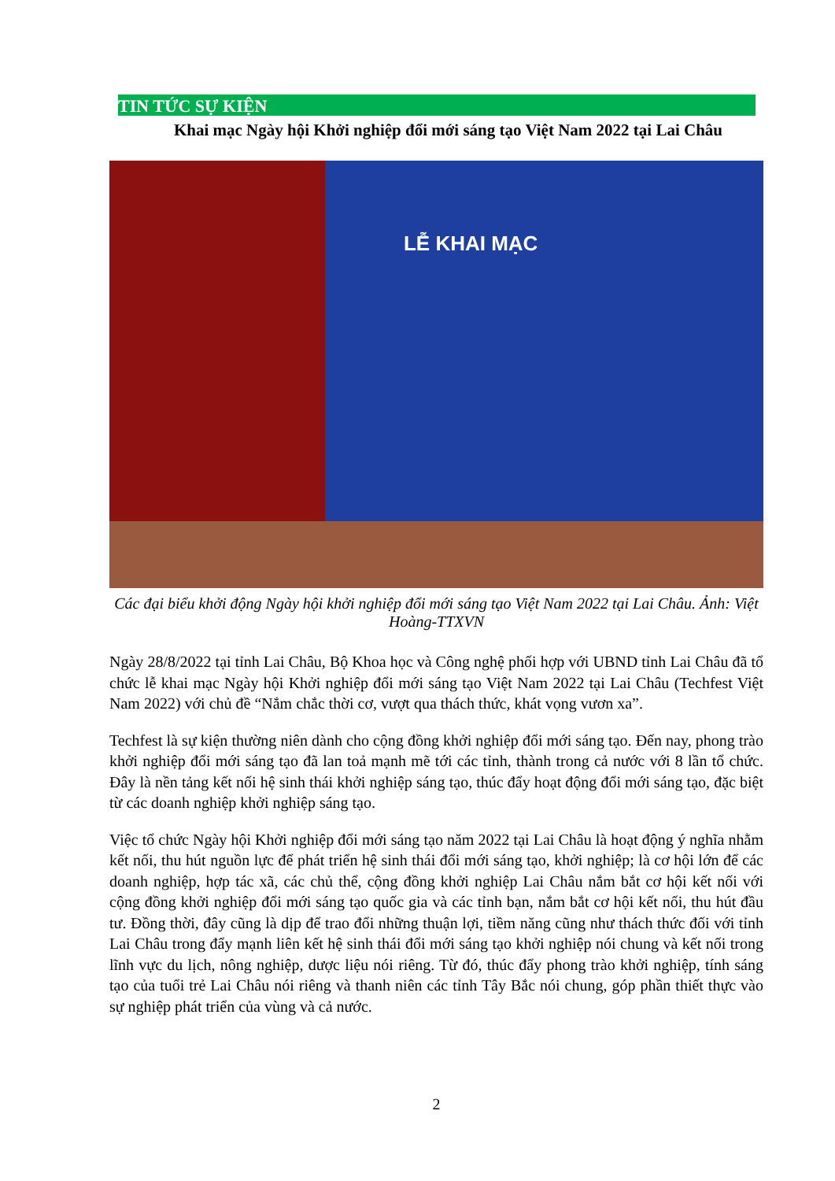TIN TỨC SỰ KIỆN
Khai mạc Ngày hội Khởi nghiệp đổi mới sáng tạo Việt Nam 2022 tại Lai Châu
LỄ KHAI MẠC
Các đại biểu khởi động Ngày hội khởi nghiệp đổi mới sáng tạo Việt Nam 2022 tại Lai Châu. Ảnh: Việt Hoàng-TTXVN
Ngày 28/8/2022 tại tỉnh Lai Châu, Bộ Khoa học và Công nghệ phối hợp với UBND tỉnh Lai Châu đã tổ chức lễ khai mạc Ngày hội Khởi nghiệp đổi mới sáng tạo Việt Nam 2022 tại Lai Châu (Techfest Việt Nam 2022) với chủ đề “Nắm chắc thời cơ, vượt qua thách thức, khát vọng vươn xa”.
Techfest là sự kiện thường niên dành cho cộng đồng khởi nghiệp đổi mới sáng tạo. Đến nay, phong trào khởi nghiệp đổi mới sáng tạo đã lan toả mạnh mẽ tới các tỉnh, thành trong cả nước với 8 lần tổ chức. Đây là nền tảng kết nối hệ sinh thái khởi nghiệp sáng tạo, thúc đẩy hoạt động đổi mới sáng tạo, đặc biệt từ các doanh nghiệp khởi nghiệp sáng tạo.
Việc tổ chức Ngày hội Khởi nghiệp đổi mới sáng tạo năm 2022 tại Lai Châu là hoạt động ý nghĩa nhằm kết nối, thu hút nguồn lực để phát triển hệ sinh thái đổi mới sáng tạo, khởi nghiệp; là cơ hội lớn để các doanh nghiệp, hợp tác xã, các chủ thể, cộng đồng khởi nghiệp Lai Châu nắm bắt cơ hội kết nối với cộng đồng khởi nghiệp đổi mới sáng tạo quốc gia và các tỉnh bạn, nắm bắt cơ hội kết nối, thu hút đầu tư. Đồng thời, đây cũng là dịp để trao đổi những thuận lợi, tiềm năng cũng như thách thức đối với tỉnh Lai Châu trong đẩy mạnh liên kết hệ sinh thái đổi mới sáng tạo khởi nghiệp nói chung và kết nối trong lĩnh vực du lịch, nông nghiệp, dược liệu nói riêng. Từ đó, thúc đẩy phong trào khởi nghiệp, tính sáng tạo của tuổi trẻ Lai Châu nói riêng và thanh niên các tỉnh Tây Bắc nói chung, góp phần thiết thực vào sự nghiệp phát triển của vùng và cả nước.
2